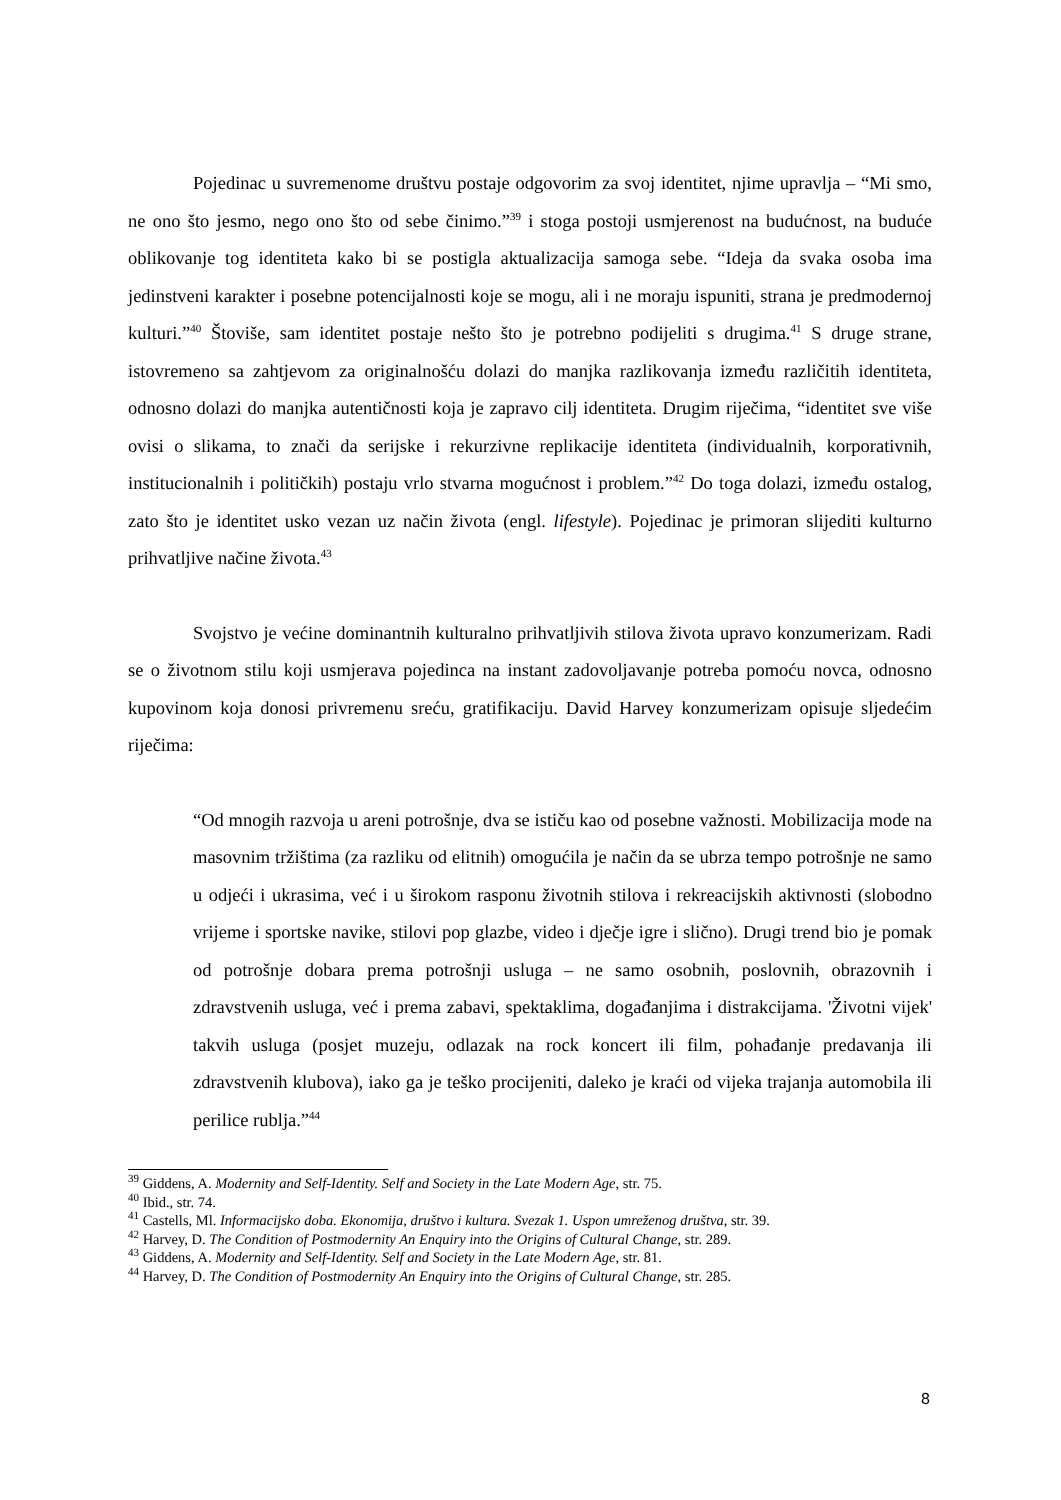Pojedinac u suvremenome društvu postaje odgovorim za svoj identitet, njime upravlja – “Mi smo, ne ono što jesmo, nego ono što od sebe činimo.”<sup>39</sup> i stoga postoji usmjerenost na budućnost, na buduće oblikovanje tog identiteta kako bi se postigla aktualizacija samoga sebe. “Ideja da svaka osoba ima jedinstveni karakter i posebne potencijalnosti koje se mogu, ali i ne moraju ispuniti, strana je predmodernoj kulturi.”<sup>40</sup> Štoviše, sam identitet postaje nešto što je potrebno podijeliti s drugima.<sup>41</sup> S druge strane, istovremeno sa zahtjevom za originalnošću dolazi do manjka razlikovanja između različitih identiteta, odnosno dolazi do manjka autentičnosti koja je zapravo cilj identiteta. Drugim riječima, “identitet sve više ovisi o slikama, to znači da serijske i rekurzivne replikacije identiteta (individualnih, korporativnih, institucionalnih i političkih) postaju vrlo stvarna mogućnost i problem.”<sup>42</sup> Do toga dolazi, između ostalog, zato što je identitet usko vezan uz način života (engl. lifestyle). Pojedinac je primoran slijediti kulturno prihvatljive načine života.<sup>43</sup>
Svojstvo je većine dominantnih kulturalno prihvatljivih stilova života upravo konzumerizam. Radi se o životnom stilu koji usmjerava pojedinca na instant zadovoljavanje potreba pomoću novca, odnosno kupovinom koja donosi privremenu sreću, gratifikaciju. David Harvey konzumerizam opisuje sljedećim riječima:
“Od mnogih razvoja u areni potrošnje, dva se ističu kao od posebne važnosti. Mobilizacija mode na masovnim tržištima (za razliku od elitnih) omogućila je način da se ubrza tempo potrošnje ne samo u odjeći i ukrasima, već i u širokom rasponu životnih stilova i rekreacijskih aktivnosti (slobodno vrijeme i sportske navike, stilovi pop glazbe, video i dječje igre i slično). Drugi trend bio je pomak od potrošnje dobara prema potrošnji usluga – ne samo osobnih, poslovnih, obrazovnih i zdravstvenih usluga, već i prema zabavi, spektaklima, događanjima i distrakcijama. 'Životni vijek' takvih usluga (posjet muzeju, odlazak na rock koncert ili film, pohađanje predavanja ili zdravstvenih klubova), iako ga je teško procijeniti, daleko je kraći od vijeka trajanja automobila ili perilice rublja.”<sup>44</sup>
<sup>39</sup> Giddens, A. Modernity and Self-Identity. Self and Society in the Late Modern Age, str. 75.
<sup>40</sup> Ibid., str. 74.
<sup>41</sup> Castells, Ml. Informacijsko doba. Ekonomija, društvo i kultura. Svezak 1. Uspon umreženog društva, str. 39.
<sup>42</sup> Harvey, D. The Condition of Postmodernity An Enquiry into the Origins of Cultural Change, str. 289.
<sup>43</sup> Giddens, A. Modernity and Self-Identity. Self and Society in the Late Modern Age, str. 81.
<sup>44</sup> Harvey, D. The Condition of Postmodernity An Enquiry into the Origins of Cultural Change, str. 285.
8